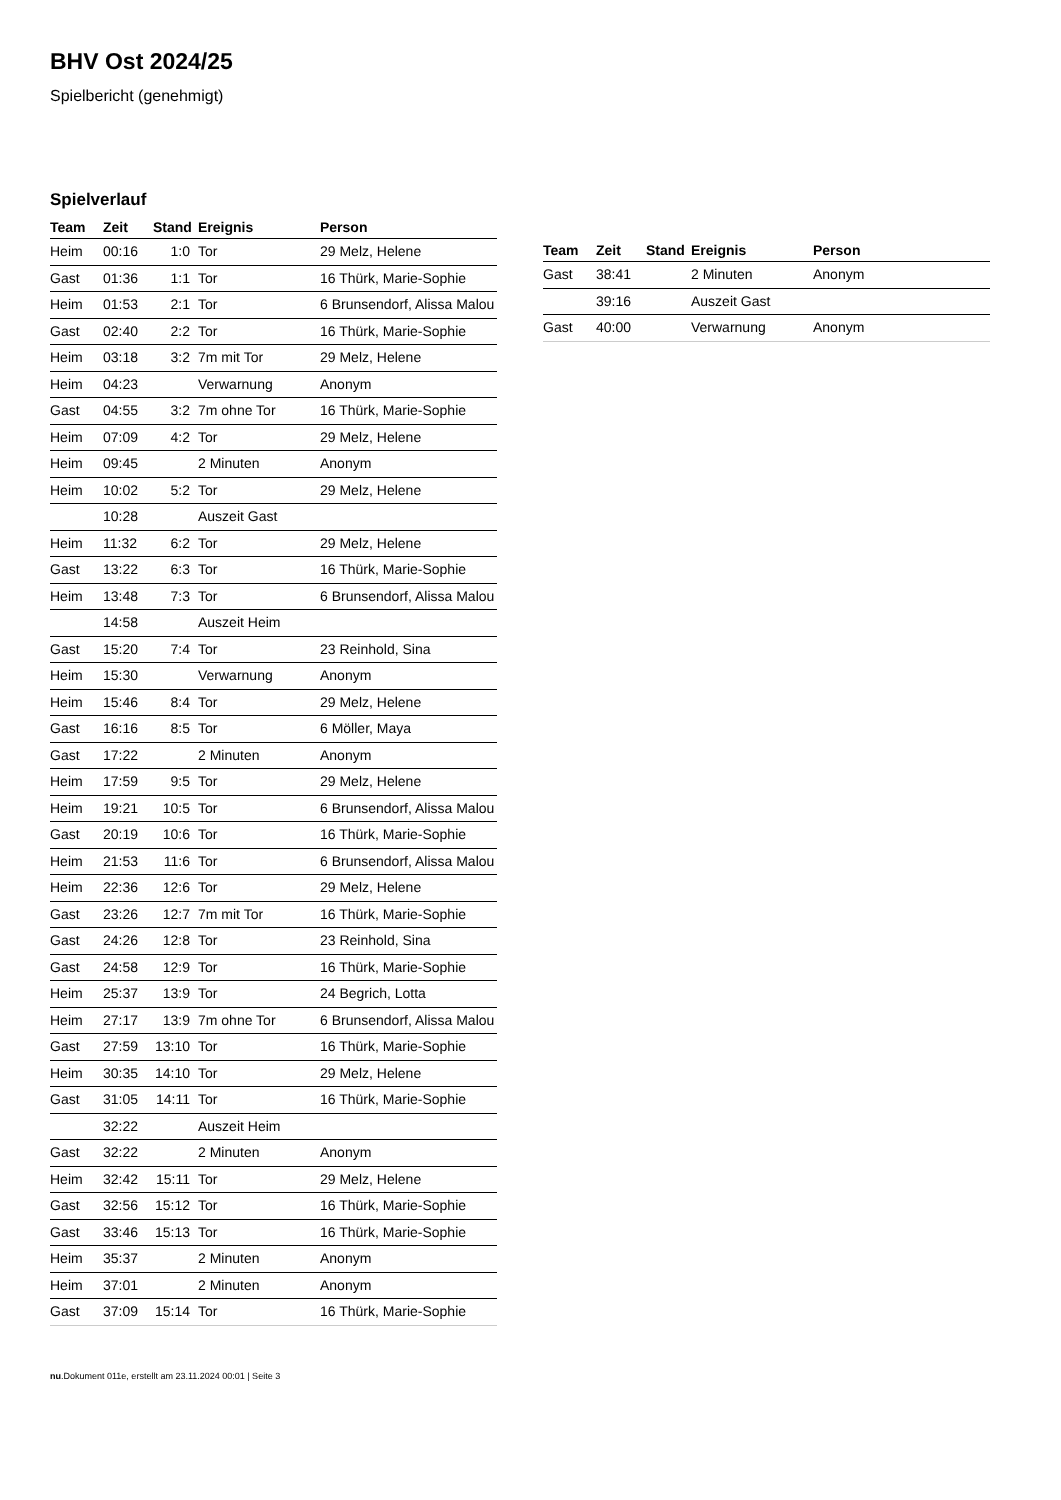BHV Ost 2024/25
Spielbericht (genehmigt)
Spielverlauf
| Team | Zeit | Stand | Ereignis | Person |
| --- | --- | --- | --- | --- |
| Heim | 00:16 | 1:0 | Tor | 29 Melz, Helene |
| Gast | 01:36 | 1:1 | Tor | 16 Thürk, Marie-Sophie |
| Heim | 01:53 | 2:1 | Tor | 6 Brunsendorf, Alissa Malou |
| Gast | 02:40 | 2:2 | Tor | 16 Thürk, Marie-Sophie |
| Heim | 03:18 | 3:2 | 7m mit Tor | 29 Melz, Helene |
| Heim | 04:23 | | Verwarnung | Anonym |
| Gast | 04:55 | 3:2 | 7m ohne Tor | 16 Thürk, Marie-Sophie |
| Heim | 07:09 | 4:2 | Tor | 29 Melz, Helene |
| Heim | 09:45 | | 2 Minuten | Anonym |
| Heim | 10:02 | 5:2 | Tor | 29 Melz, Helene |
| | 10:28 | | Auszeit Gast | |
| Heim | 11:32 | 6:2 | Tor | 29 Melz, Helene |
| Gast | 13:22 | 6:3 | Tor | 16 Thürk, Marie-Sophie |
| Heim | 13:48 | 7:3 | Tor | 6 Brunsendorf, Alissa Malou |
| | 14:58 | | Auszeit Heim | |
| Gast | 15:20 | 7:4 | Tor | 23 Reinhold, Sina |
| Heim | 15:30 | | Verwarnung | Anonym |
| Heim | 15:46 | 8:4 | Tor | 29 Melz, Helene |
| Gast | 16:16 | 8:5 | Tor | 6 Möller, Maya |
| Gast | 17:22 | | 2 Minuten | Anonym |
| Heim | 17:59 | 9:5 | Tor | 29 Melz, Helene |
| Heim | 19:21 | 10:5 | Tor | 6 Brunsendorf, Alissa Malou |
| Gast | 20:19 | 10:6 | Tor | 16 Thürk, Marie-Sophie |
| Heim | 21:53 | 11:6 | Tor | 6 Brunsendorf, Alissa Malou |
| Heim | 22:36 | 12:6 | Tor | 29 Melz, Helene |
| Gast | 23:26 | 12:7 | 7m mit Tor | 16 Thürk, Marie-Sophie |
| Gast | 24:26 | 12:8 | Tor | 23 Reinhold, Sina |
| Gast | 24:58 | 12:9 | Tor | 16 Thürk, Marie-Sophie |
| Heim | 25:37 | 13:9 | Tor | 24 Begrich, Lotta |
| Heim | 27:17 | 13:9 | 7m ohne Tor | 6 Brunsendorf, Alissa Malou |
| Gast | 27:59 | 13:10 | Tor | 16 Thürk, Marie-Sophie |
| Heim | 30:35 | 14:10 | Tor | 29 Melz, Helene |
| Gast | 31:05 | 14:11 | Tor | 16 Thürk, Marie-Sophie |
| | 32:22 | | Auszeit Heim | |
| Gast | 32:22 | | 2 Minuten | Anonym |
| Heim | 32:42 | 15:11 | Tor | 29 Melz, Helene |
| Gast | 32:56 | 15:12 | Tor | 16 Thürk, Marie-Sophie |
| Gast | 33:46 | 15:13 | Tor | 16 Thürk, Marie-Sophie |
| Heim | 35:37 | | 2 Minuten | Anonym |
| Heim | 37:01 | | 2 Minuten | Anonym |
| Gast | 37:09 | 15:14 | Tor | 16 Thürk, Marie-Sophie |
| Team | Zeit | Stand | Ereignis | Person |
| --- | --- | --- | --- | --- |
| Gast | 38:41 | | 2 Minuten | Anonym |
| | 39:16 | | Auszeit Gast | |
| Gast | 40:00 | | Verwarnung | Anonym |
nu.Dokument 011e, erstellt am 23.11.2024 00:01 | Seite 3